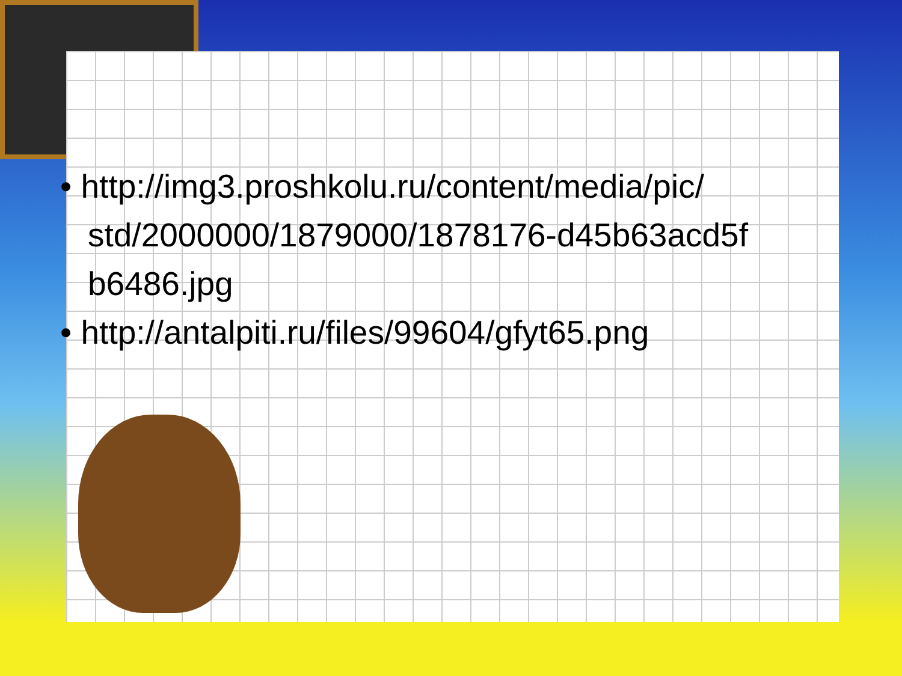• http://img3.proshkolu.ru/content/media/pic/
std/2000000/1879000/1878176-d45b63acd5f
b6486.jpg
• http://antalpiti.ru/files/99604/gfyt65.png